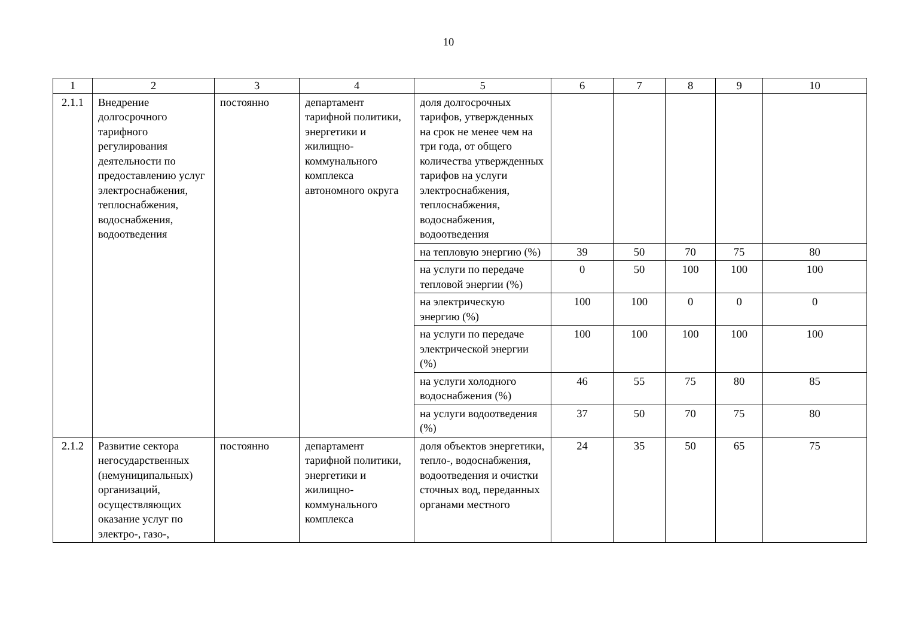10
| 1 | 2 | 3 | 4 | 5 | 6 | 7 | 8 | 9 | 10 |
| --- | --- | --- | --- | --- | --- | --- | --- | --- | --- |
| 2.1.1 | Внедрение долгосрочного тарифного регулирования деятельности по предоставлению услуг электроснабжения, теплоснабжения, водоснабжения, водоотведения | постоянно | департамент тарифной политики, энергетики и жилищно-коммунального комплекса автономного округа | доля долгосрочных тарифов, утвержденных на срок не менее чем на три года, от общего количества утвержденных тарифов на услуги электроснабжения, теплоснабжения, водоснабжения, водоотведения | | | | | |
| | | | | на тепловую энергию (%) | 39 | 50 | 70 | 75 | 80 |
| | | | | на услуги по передаче тепловой энергии (%) | 0 | 50 | 100 | 100 | 100 |
| | | | | на электрическую энергию (%) | 100 | 100 | 0 | 0 | 0 |
| | | | | на услуги по передаче электрической энергии (%) | 100 | 100 | 100 | 100 | 100 |
| | | | | на услуги холодного водоснабжения (%) | 46 | 55 | 75 | 80 | 85 |
| | | | | на услуги водоотведения (%) | 37 | 50 | 70 | 75 | 80 |
| 2.1.2 | Развитие сектора негосударственных (немуниципальных) организаций, осуществляющих оказание услуг по электро-, газо-, | постоянно | департамент тарифной политики, энергетики и жилищно-коммунального комплекса | доля объектов энергетики, тепло-, водоснабжения, водоотведения и очистки сточных вод, переданных органами местного | 24 | 35 | 50 | 65 | 75 |